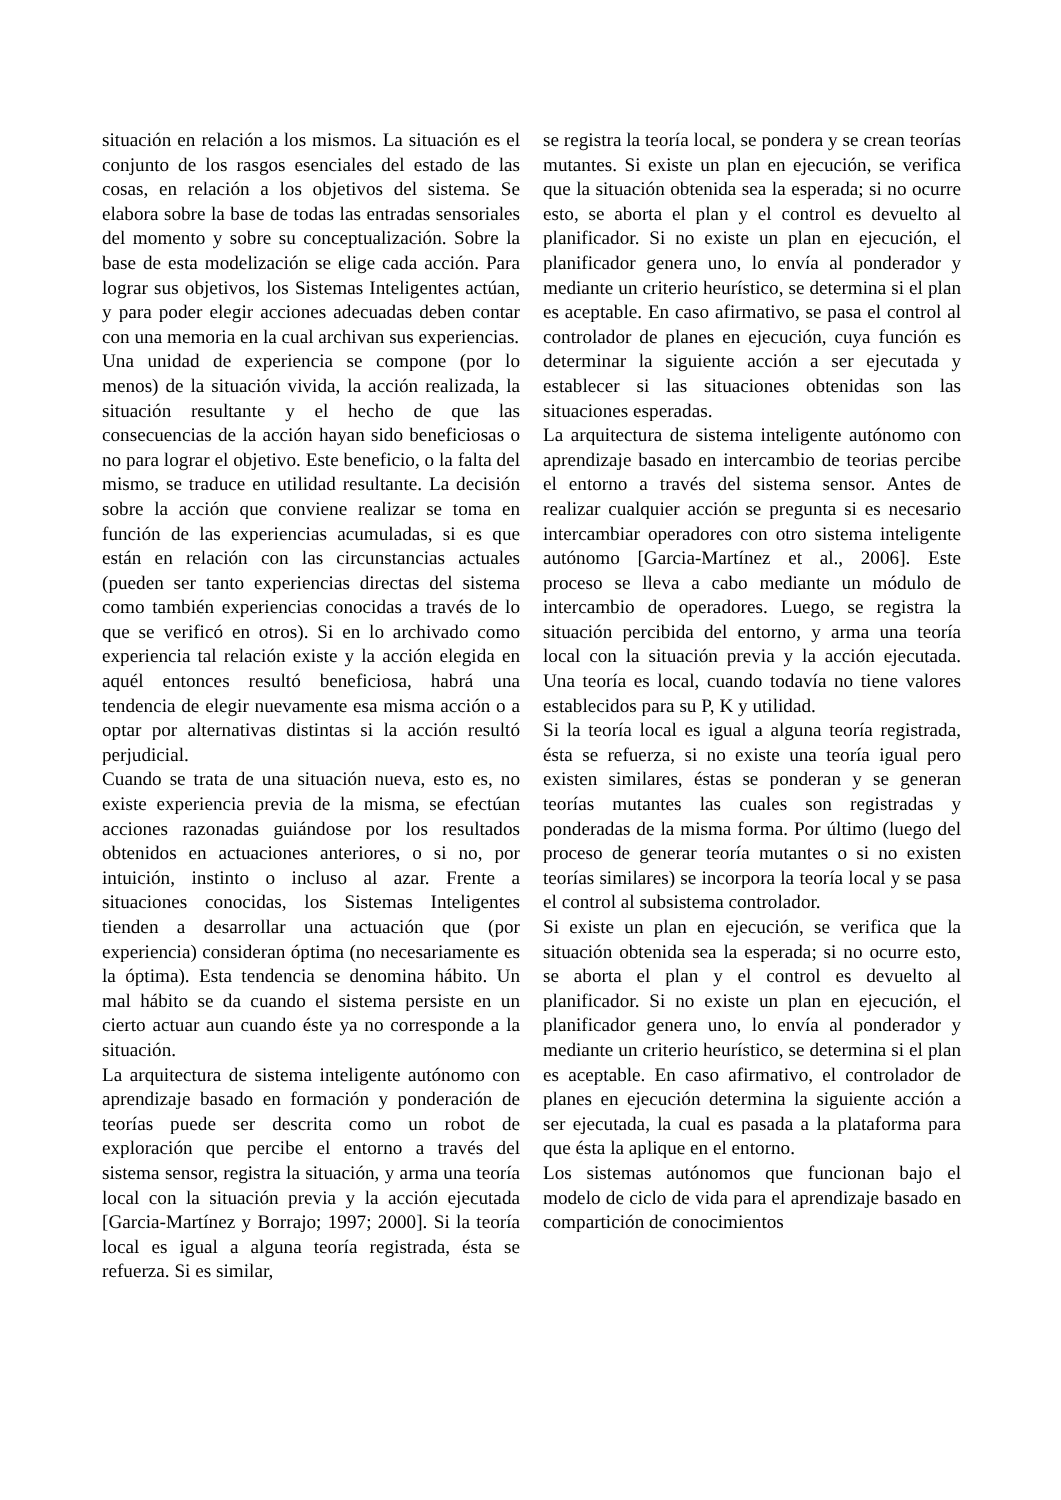situación en relación a los mismos. La situación es el conjunto de los rasgos esenciales del estado de las cosas, en relación a los objetivos del sistema. Se elabora sobre la base de todas las entradas sensoriales del momento y sobre su conceptualización. Sobre la base de esta modelización se elige cada acción. Para lograr sus objetivos, los Sistemas Inteligentes actúan, y para poder elegir acciones adecuadas deben contar con una memoria en la cual archivan sus experiencias.
Una unidad de experiencia se compone (por lo menos) de la situación vivida, la acción realizada, la situación resultante y el hecho de que las consecuencias de la acción hayan sido beneficiosas o no para lograr el objetivo. Este beneficio, o la falta del mismo, se traduce en utilidad resultante. La decisión sobre la acción que conviene realizar se toma en función de las experiencias acumuladas, si es que están en relación con las circunstancias actuales (pueden ser tanto experiencias directas del sistema como también experiencias conocidas a través de lo que se verificó en otros). Si en lo archivado como experiencia tal relación existe y la acción elegida en aquél entonces resultó beneficiosa, habrá una tendencia de elegir nuevamente esa misma acción o a optar por alternativas distintas si la acción resultó perjudicial.
Cuando se trata de una situación nueva, esto es, no existe experiencia previa de la misma, se efectúan acciones razonadas guiándose por los resultados obtenidos en actuaciones anteriores, o si no, por intuición, instinto o incluso al azar. Frente a situaciones conocidas, los Sistemas Inteligentes tienden a desarrollar una actuación que (por experiencia) consideran óptima (no necesariamente es la óptima). Esta tendencia se denomina hábito. Un mal hábito se da cuando el sistema persiste en un cierto actuar aun cuando éste ya no corresponde a la situación.
La arquitectura de sistema inteligente autónomo con aprendizaje basado en formación y ponderación de teorías puede ser descrita como un robot de exploración que percibe el entorno a través del sistema sensor, registra la situación, y arma una teoría local con la situación previa y la acción ejecutada [Garcia-Martínez y Borrajo; 1997; 2000]. Si la teoría local es igual a alguna teoría registrada, ésta se refuerza. Si es similar,
se registra la teoría local, se pondera y se crean teorías mutantes. Si existe un plan en ejecución, se verifica que la situación obtenida sea la esperada; si no ocurre esto, se aborta el plan y el control es devuelto al planificador. Si no existe un plan en ejecución, el planificador genera uno, lo envía al ponderador y mediante un criterio heurístico, se determina si el plan es aceptable. En caso afirmativo, se pasa el control al controlador de planes en ejecución, cuya función es determinar la siguiente acción a ser ejecutada y establecer si las situaciones obtenidas son las situaciones esperadas.
La arquitectura de sistema inteligente autónomo con aprendizaje basado en intercambio de teorias percibe el entorno a través del sistema sensor. Antes de realizar cualquier acción se pregunta si es necesario intercambiar operadores con otro sistema inteligente autónomo [Garcia-Martínez et al., 2006]. Este proceso se lleva a cabo mediante un módulo de intercambio de operadores. Luego, se registra la situación percibida del entorno, y arma una teoría local con la situación previa y la acción ejecutada. Una teoría es local, cuando todavía no tiene valores establecidos para su P, K y utilidad.
Si la teoría local es igual a alguna teoría registrada, ésta se refuerza, si no existe una teoría igual pero existen similares, éstas se ponderan y se generan teorías mutantes las cuales son registradas y ponderadas de la misma forma. Por último (luego del proceso de generar teoría mutantes o si no existen teorías similares) se incorpora la teoría local y se pasa el control al subsistema controlador.
Si existe un plan en ejecución, se verifica que la situación obtenida sea la esperada; si no ocurre esto, se aborta el plan y el control es devuelto al planificador. Si no existe un plan en ejecución, el planificador genera uno, lo envía al ponderador y mediante un criterio heurístico, se determina si el plan es aceptable. En caso afirmativo, el controlador de planes en ejecución determina la siguiente acción a ser ejecutada, la cual es pasada a la plataforma para que ésta la aplique en el entorno.
Los sistemas autónomos que funcionan bajo el modelo de ciclo de vida para el aprendizaje basado en compartición de conocimientos